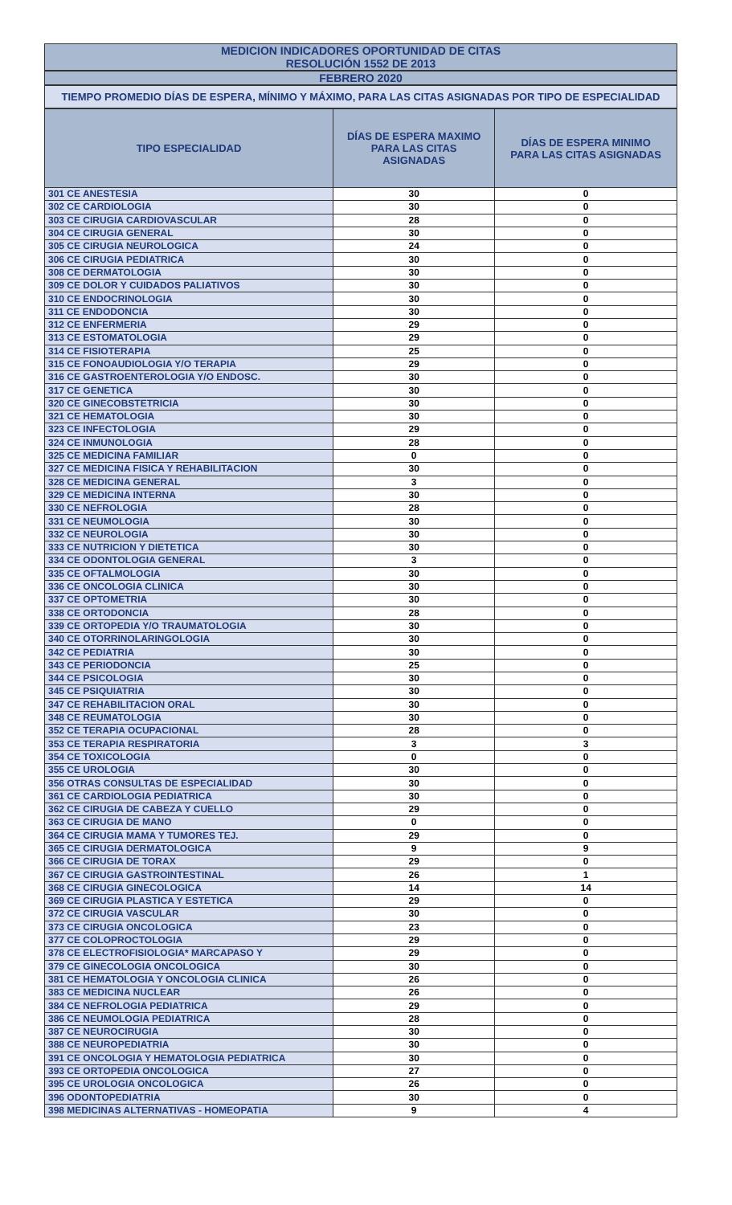MEDICION INDICADORES OPORTUNIDAD DE CITAS
RESOLUCIÓN 1552 DE 2013
FEBRERO 2020
TIEMPO PROMEDIO DÍAS DE ESPERA, MÍNIMO Y MÁXIMO, PARA LAS CITAS ASIGNADAS POR TIPO DE ESPECIALIDAD
| TIPO ESPECIALIDAD | DÍAS DE ESPERA MAXIMO PARA LAS CITAS ASIGNADAS | DÍAS DE ESPERA MINIMO PARA LAS CITAS ASIGNADAS |
| --- | --- | --- |
| 301 CE ANESTESIA | 30 | 0 |
| 302 CE CARDIOLOGIA | 30 | 0 |
| 303 CE CIRUGIA CARDIOVASCULAR | 28 | 0 |
| 304 CE CIRUGIA GENERAL | 30 | 0 |
| 305 CE CIRUGIA NEUROLOGICA | 24 | 0 |
| 306 CE CIRUGIA PEDIATRICA | 30 | 0 |
| 308 CE DERMATOLOGIA | 30 | 0 |
| 309 CE DOLOR Y CUIDADOS PALIATIVOS | 30 | 0 |
| 310 CE ENDOCRINOLOGIA | 30 | 0 |
| 311 CE ENDODONCIA | 30 | 0 |
| 312 CE ENFERMERIA | 29 | 0 |
| 313 CE ESTOMATOLOGIA | 29 | 0 |
| 314 CE FISIOTERAPIA | 25 | 0 |
| 315 CE FONOAUDIOLOGIA Y/O TERAPIA | 29 | 0 |
| 316 CE GASTROENTEROLOGIA Y/O ENDOSC. | 30 | 0 |
| 317 CE GENETICA | 30 | 0 |
| 320 CE GINECOBSTETRICIA | 30 | 0 |
| 321 CE HEMATOLOGIA | 30 | 0 |
| 323 CE INFECTOLOGIA | 29 | 0 |
| 324 CE INMUNOLOGIA | 28 | 0 |
| 325 CE MEDICINA FAMILIAR | 0 | 0 |
| 327 CE MEDICINA FISICA Y REHABILITACION | 30 | 0 |
| 328 CE MEDICINA GENERAL | 3 | 0 |
| 329 CE MEDICINA INTERNA | 30 | 0 |
| 330 CE NEFROLOGIA | 28 | 0 |
| 331 CE NEUMOLOGIA | 30 | 0 |
| 332 CE NEUROLOGIA | 30 | 0 |
| 333 CE NUTRICION Y DIETETICA | 30 | 0 |
| 334 CE ODONTOLOGIA GENERAL | 3 | 0 |
| 335 CE OFTALMOLOGIA | 30 | 0 |
| 336 CE ONCOLOGIA CLINICA | 30 | 0 |
| 337 CE OPTOMETRIA | 30 | 0 |
| 338 CE ORTODONCIA | 28 | 0 |
| 339 CE ORTOPEDIA Y/O TRAUMATOLOGIA | 30 | 0 |
| 340 CE OTORRINOLARINGOLOGIA | 30 | 0 |
| 342 CE PEDIATRIA | 30 | 0 |
| 343 CE PERIODONCIA | 25 | 0 |
| 344 CE PSICOLOGIA | 30 | 0 |
| 345 CE PSIQUIATRIA | 30 | 0 |
| 347 CE REHABILITACION ORAL | 30 | 0 |
| 348 CE REUMATOLOGIA | 30 | 0 |
| 352 CE TERAPIA OCUPACIONAL | 28 | 0 |
| 353 CE TERAPIA RESPIRATORIA | 3 | 3 |
| 354 CE TOXICOLOGIA | 0 | 0 |
| 355 CE UROLOGIA | 30 | 0 |
| 356 OTRAS CONSULTAS DE ESPECIALIDAD | 30 | 0 |
| 361 CE CARDIOLOGIA PEDIATRICA | 30 | 0 |
| 362 CE CIRUGIA DE CABEZA Y CUELLO | 29 | 0 |
| 363 CE CIRUGIA DE MANO | 0 | 0 |
| 364 CE CIRUGIA MAMA Y TUMORES TEJ. | 29 | 0 |
| 365 CE CIRUGIA DERMATOLOGICA | 9 | 9 |
| 366 CE CIRUGIA DE TORAX | 29 | 0 |
| 367 CE CIRUGIA GASTROINTESTINAL | 26 | 1 |
| 368 CE CIRUGIA GINECOLOGICA | 14 | 14 |
| 369 CE CIRUGIA PLASTICA Y ESTETICA | 29 | 0 |
| 372 CE CIRUGIA VASCULAR | 30 | 0 |
| 373 CE CIRUGIA ONCOLOGICA | 23 | 0 |
| 377 CE COLOPROCTOLOGIA | 29 | 0 |
| 378 CE ELECTROFISIOLOGIA* MARCAPASO Y | 29 | 0 |
| 379 CE GINECOLOGIA ONCOLOGICA | 30 | 0 |
| 381 CE HEMATOLOGIA Y ONCOLOGIA CLINICA | 26 | 0 |
| 383 CE MEDICINA NUCLEAR | 26 | 0 |
| 384 CE NEFROLOGIA PEDIATRICA | 29 | 0 |
| 386 CE NEUMOLOGIA PEDIATRICA | 28 | 0 |
| 387 CE NEUROCIRUGIA | 30 | 0 |
| 388 CE NEUROPEDIATRIA | 30 | 0 |
| 391 CE ONCOLOGIA Y HEMATOLOGIA PEDIATRICA | 30 | 0 |
| 393 CE ORTOPEDIA ONCOLOGICA | 27 | 0 |
| 395 CE UROLOGIA ONCOLOGICA | 26 | 0 |
| 396 ODONTOPEDIATRIA | 30 | 0 |
| 398 MEDICINAS ALTERNATIVAS - HOMEOPATIA | 9 | 4 |